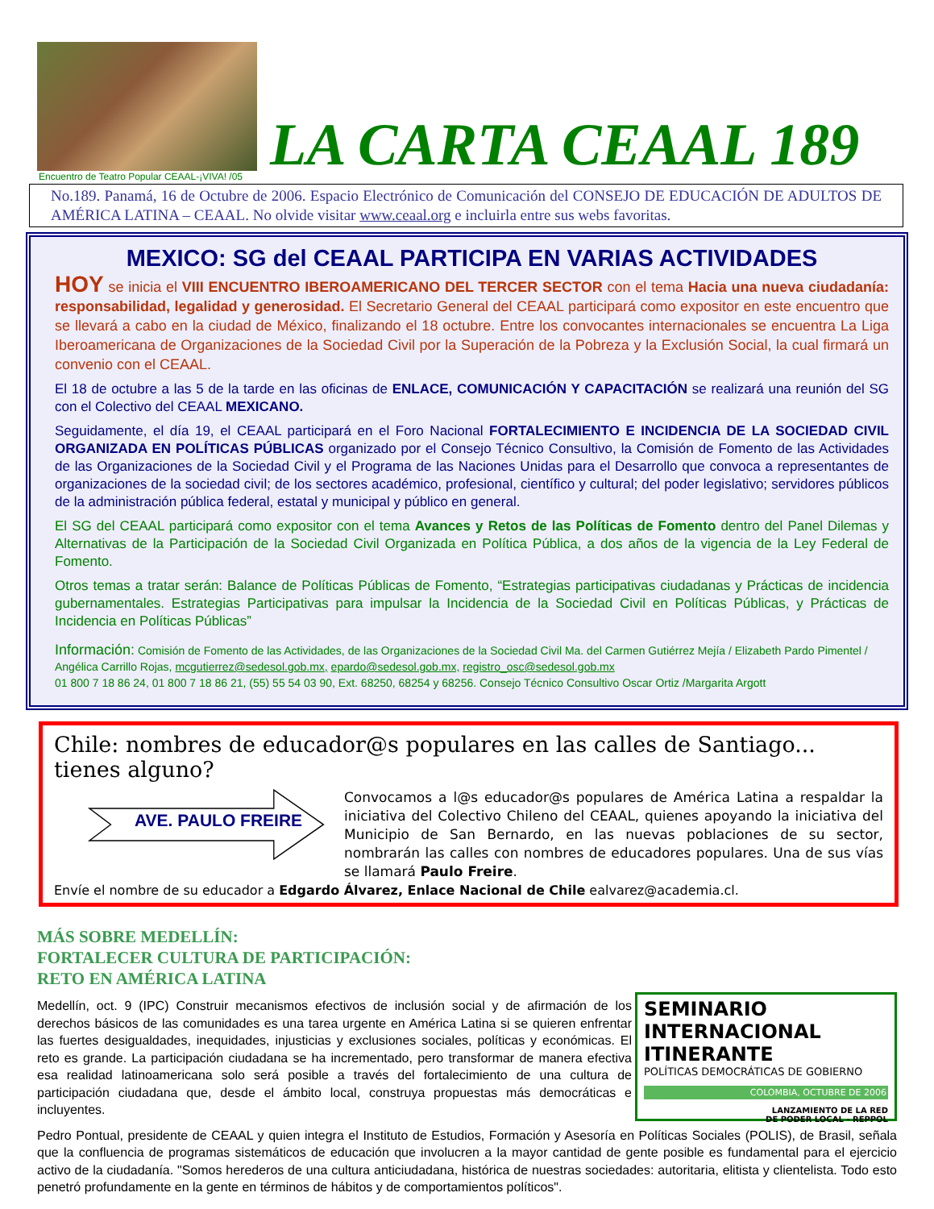Encuentro de Teatro Popular CEAAL-¡VIVA! /05
LA CARTA CEAAL 189
No.189. Panamá, 16 de Octubre de 2006. Espacio Electrónico de Comunicación del CONSEJO DE EDUCACIÓN DE ADULTOS DE AMÉRICA LATINA – CEAAL. No olvide visitar www.ceaal.org e incluirla entre sus webs favoritas.
MEXICO: SG del CEAAL PARTICIPA EN VARIAS ACTIVIDADES
HOY se inicia el VIII ENCUENTRO IBEROAMERICANO DEL TERCER SECTOR con el tema Hacia una nueva ciudadanía: responsabilidad, legalidad y generosidad. El Secretario General del CEAAL participará como expositor en este encuentro que se llevará a cabo en la ciudad de México, finalizando el 18 octubre. Entre los convocantes internacionales se encuentra La Liga Iberoamericana de Organizaciones de la Sociedad Civil por la Superación de la Pobreza y la Exclusión Social, la cual firmará un convenio con el CEAAL.
El 18 de octubre a las 5 de la tarde en las oficinas de ENLACE, COMUNICACIÓN Y CAPACITACIÓN se realizará una reunión del SG con el Colectivo del CEAAL MEXICANO.
Seguidamente, el día 19, el CEAAL participará en el Foro Nacional FORTALECIMIENTO E INCIDENCIA DE LA SOCIEDAD CIVIL ORGANIZADA EN POLÍTICAS PÚBLICAS organizado por el Consejo Técnico Consultivo, la Comisión de Fomento de las Actividades de las Organizaciones de la Sociedad Civil y el Programa de las Naciones Unidas para el Desarrollo que convoca a representantes de organizaciones de la sociedad civil; de los sectores académico, profesional, científico y cultural; del poder legislativo; servidores públicos de la administración pública federal, estatal y municipal y público en general.
El SG del CEAAL participará como expositor con el tema Avances y Retos de las Políticas de Fomento dentro del Panel Dilemas y Alternativas de la Participación de la Sociedad Civil Organizada en Política Pública, a dos años de la vigencia de la Ley Federal de Fomento.
Otros temas a tratar serán: Balance de Políticas Públicas de Fomento, “Estrategias participativas ciudadanas y Prácticas de incidencia gubernamentales. Estrategias Participativas para impulsar la Incidencia de la Sociedad Civil en Políticas Públicas, y Prácticas de Incidencia en Políticas Públicas”
Información: Comisión de Fomento de las Actividades, de las Organizaciones de la Sociedad Civil Ma. del Carmen Gutiérrez Mejía / Elizabeth Pardo Pimentel / Angélica Carrillo Rojas, mcgutierrez@sedesol.gob.mx, epardo@sedesol.gob.mx, registro_osc@sedesol.gob.mx
01 800 7 18 86 24, 01 800 7 18 86 21, (55) 55 54 03 90, Ext. 68250, 68254 y 68256. Consejo Técnico Consultivo Oscar Ortiz /Margarita Argott
Chile: nombres de educador@s populares en las calles de Santiago... tienes alguno?
AVE. PAULO FREIRE
Convocamos a l@s educador@s populares de América Latina a respaldar la iniciativa del Colectivo Chileno del CEAAL, quienes apoyando la iniciativa del Municipio de San Bernardo, en las nuevas poblaciones de su sector, nombrarán las calles con nombres de educadores populares. Una de sus vías se llamará Paulo Freire.
Envíe el nombre de su educador a Edgardo Álvarez, Enlace Nacional de Chile ealvarez@academia.cl.
MÁS SOBRE MEDELLÍN:
FORTALECER CULTURA DE PARTICIPACIÓN:
RETO EN AMÉRICA LATINA
SEMINARIO INTERNACIONAL ITINERANTE
POLÍTICAS DEMOCRÁTICAS DE GOBIERNO
COLOMBIA, OCTUBRE DE 2006
LANZAMIENTO DE LA RED
DE PODER LOCAL - REPPOL
Medellín, oct. 9 (IPC) Construir mecanismos efectivos de inclusión social y de afirmación de los derechos básicos de las comunidades es una tarea urgente en América Latina si se quieren enfrentar las fuertes desigualdades, inequidades, injusticias y exclusiones sociales, políticas y económicas. El reto es grande. La participación ciudadana se ha incrementado, pero transformar de manera efectiva esa realidad latinoamericana solo será posible a través del fortalecimiento de una cultura de participación ciudadana que, desde el ámbito local, construya propuestas más democráticas e incluyentes.
Pedro Pontual, presidente de CEAAL y quien integra el Instituto de Estudios, Formación y Asesoría en Políticas Sociales (POLIS), de Brasil, señala que la confluencia de programas sistemáticos de educación que involucren a la mayor cantidad de gente posible es fundamental para el ejercicio activo de la ciudadanía. "Somos herederos de una cultura anticiudadana, histórica de nuestras sociedades: autoritaria, elitista y clientelista. Todo esto penetró profundamente en la gente en términos de hábitos y de comportamientos políticos".